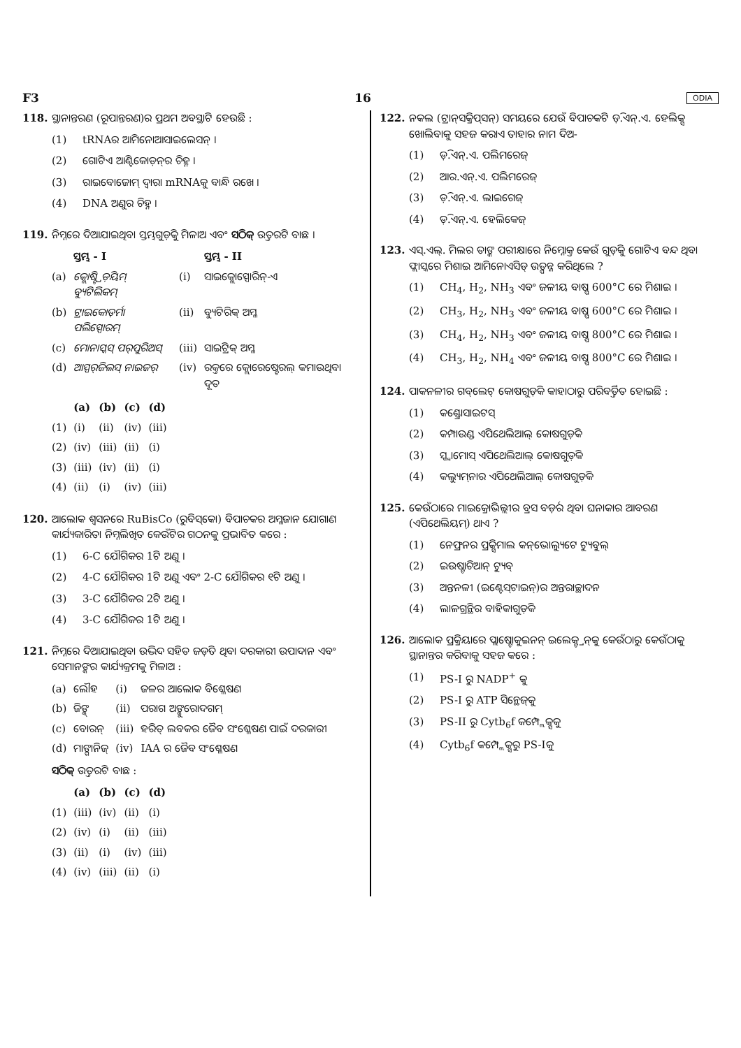F3 16 ODIA
118. ସ୍ଥାନାନ୍ତରଣ (ରୂପାନ୍ତରଣ)ର ପ୍ରଥମ ଅବସ୍ଥାଟି ହେଉଛି :
(1) tRNAର ଆମିନୋଆସାଇଲେସନ୍ ।
(2) ଗୋଟିଏ ଆଣ୍ଟିକୋଡ଼ନ୍‌ର ଚିହ୍ନ ।
(3) ରାଇବୋଜୋମ୍ ଦ୍ୱାରା mRNAକୁ ବାନ୍ଧି ରଖେ ।
(4) DNA ଅଣୁର ଚିହ୍ନ ।
119. ନିମ୍ନରେ ଦିଆଯାଇଥିବା ସ୍ତମ୍ଭଗୁଡ଼ିକୁ ମିଳାଅ ଏବଂ ସଠିକ୍ ଉତ୍ତରଟି ବାଛ ।
| | ସ୍ତମ୍ଭ - I | | ସ୍ତମ୍ଭ - II |
| --- | --- | --- | --- |
| (a) | କ୍ଲୋଷ୍ଟ୍ରିଡ଼ିୟମ୍ ବ୍ୟୁଟିଲିକମ୍ | (i) | ସାଇକ୍ଲୋସ୍ପୋରିନ୍-ଏ |
| (b) | ଟ୍ରାଇକୋଡ଼ର୍ମା ପଲିସ୍ପୋରମ୍ | (ii) | ବ୍ୟୁଟିରିକ୍ ଅମ୍ଳ |
| (c) | ମୋନାସ୍କସ୍ ପର୍‌ପୁରିଅସ୍ | (iii) | ସାଇଟ୍ରିକ୍ ଅମ୍ଳ |
| (d) | ଆସ୍ପର୍‌ଜିଲସ୍ ନାଇଜର୍ | (iv) | ରକ୍ତରେ କ୍ଲୋରେଷ୍ଟେରଲ୍ କମାଉଥିବା ଦୂତ |
| | (a) | (b) | (c) | (d) |
| --- | --- | --- | --- | --- |
| (1) | (i) | (ii) | (iv) | (iii) |
| (2) | (iv) | (iii) | (ii) | (i) |
| (3) | (iii) | (iv) | (ii) | (i) |
| (4) | (ii) | (i) | (iv) | (iii) |
120. ଆଲୋକ ଶ୍ୱସନରେ RuBisCo (ରୁବିସ୍‌କୋ) ବିପାଚକର ଅମ୍ଳଜାନ ଯୋଗାଣ କାର୍ଯ୍ୟକାରିତା ନିମ୍ନଲିଖିତ କେଉଁଟିର ଗଠନକୁ ପ୍ରଭାବିତ କରେ :
(1) 6-C ଯୌଗିକର 1ଟି ଅଣୁ ।
(2) 4-C ଯୌଗିକର 1ଟି ଅଣୁ ଏବଂ 2-C ଯୌଗିକର ୧ଟି ଅଣୁ ।
(3) 3-C ଯୌଗିକର 2ଟି ଅଣୁ ।
(4) 3-C ଯୌଗିକର 1ଟି ଅଣୁ ।
121. ନିମ୍ନରେ ଦିଆଯାଇଥିବା ଉଦ୍ଭିଦ ସହିତ ଜଡ଼ିତ ଥିବା ଦରକାରୀ ଉପାଦାନ ଏବଂ ସେମାନଙ୍କର କାର୍ଯ୍ୟକ୍ରମକୁ ମିଳାଅ :
| (a) | ଲୌହ | (i) | ଜଳର ଆଲୋକ ବିଶ୍ଳେଷଣ |
| (b) | ଜିଙ୍କ୍ | (ii) | ପରାଗ ଅଙ୍କୁରୋଦଗମ୍ |
| (c) | ବୋରନ୍ | (iii) | ହରିତ୍ ଲବକର ଜୈବ ସଂଶ୍ଳେଷଣ ପାଇଁ ଦରକାରୀ |
| (d) | ମାଙ୍ଗାନିଜ୍ | (iv) | IAA ର ଜୈବ ସଂଶ୍ଳେଷଣ |
ସଠିକ୍ ଉତ୍ତରଟି ବାଛ :
| | (a) | (b) | (c) | (d) |
| --- | --- | --- | --- | --- |
| (1) | (iii) | (iv) | (ii) | (i) |
| (2) | (iv) | (i) | (ii) | (iii) |
| (3) | (ii) | (i) | (iv) | (iii) |
| (4) | (iv) | (iii) | (ii) | (i) |
122. ନକଲ (ଟ୍ରାନ୍‌ସକ୍ରିପ୍‌ସନ୍) ସମୟରେ ଯେଉଁ ବିପାଚକଟି ଡ଼ି.ଏନ୍.ଏ. ହେଲିକ୍ସ ଖୋଲିବାକୁ ସହଜ କରାଏ ତାହାର ନାମ ଦିଅ-
(1) ଡ଼ି.ଏନ୍.ଏ. ପଲିମରେଜ୍
(2) ଆର.ଏନ୍.ଏ. ପଲିମରେଜ୍
(3) ଡ଼ି.ଏନ୍.ଏ. ଲାଇଗେଜ୍
(4) ଡ଼ି.ଏନ୍.ଏ. ହେଲିକେଜ୍
123. ଏସ୍.ଏଲ୍. ମିଲର ତାଙ୍କ ପରୀକ୍ଷାରେ ନିମ୍ନୋକ୍ତ କେଉଁ ଗୁଡ଼ିକୁ ଗୋଟିଏ ବନ୍ଦ ଥିବା ଫ୍ଲାସ୍କରେ ମିଶାଇ ଆମିନୋଏସିଡ୍ ଉତ୍ପନ୍ନ କରିଥିଲେ ?
(1) CH<sub>4</sub>, H<sub>2</sub>, NH<sub>3</sub> ଏବଂ ଜଳୀୟ ବାଷ୍ପ 600°C ରେ ମିଶାଇ ।
(2) CH<sub>3</sub>, H<sub>2</sub>, NH<sub>3</sub> ଏବଂ ଜଳୀୟ ବାଷ୍ପ 600°C ରେ ମିଶାଇ ।
(3) CH<sub>4</sub>, H<sub>2</sub>, NH<sub>3</sub> ଏବଂ ଜଳୀୟ ବାଷ୍ପ 800°C ରେ ମିଶାଇ ।
(4) CH<sub>3</sub>, H<sub>2</sub>, NH<sub>4</sub> ଏବଂ ଜଳୀୟ ବାଷ୍ପ 800°C ରେ ମିଶାଇ ।
124. ପାକନଳୀର ଗବ୍‌ଲେଟ୍ କୋଷଗୁଡ଼ିକ କାହାଠାରୁ ପରିବର୍ତ୍ତିତ ହୋଇଛି :
(1) କଣ୍ଡ୍ରୋସାଇଟସ୍
(2) କମ୍ପାଉଣ୍ଡ ଏପିଥେଲିଆଲ୍ କୋଷଗୁଡ଼ିକ
(3) ସ୍କ୍ୱାମୋସ୍ ଏପିଥେଲିଆଲ୍ କୋଷଗୁଡ଼ିକ
(4) କଲ୍ୟୁମ୍‌ନାର ଏପିଥେଲିଆଲ୍ କୋଷଗୁଡ଼ିକ
125. କେଉଁଠାରେ ମାଇକ୍ରୋଭିଲ୍ଲୀର ବ୍ରସ ବର୍ଡ଼ର ଥିବା ଘନାକାର ଆବରଣ (ଏପିଥେଲିୟମ୍) ଥାଏ ?
(1) ନେଫ୍ରନର ପ୍ରକ୍ସିମାଲ କନ୍‌ଭୋଲ୍ୟୁଟେ ଟ୍ୟୁବୁଲ୍
(2) ଇଉଷ୍ଟାଚିଆନ୍ ଟ୍ୟୁବ୍
(3) ଅନ୍ତନଳୀ (ଇଣ୍ଟେସ୍‌ଟାଇନ୍)ର ଅନ୍ତରାଚ୍ଛାଦନ
(4) ଲାଳଗ୍ରନ୍ଥିର ବାହିକାଗୁଡ଼ିକ
126. ଆଲୋକ ପ୍ରକ୍ରିୟାରେ ପ୍ଲାଷ୍ଟୋକୁଇନନ୍ ଇଲେକ୍ଟ୍ରନ୍‌କୁ କେଉଁଠାରୁ କେଉଁଠାକୁ ସ୍ଥାନାନ୍ତର କରିବାକୁ ସହଜ କରେ :
(1) PS-I ରୁ NADP<sup>+</sup> କୁ
(2) PS-I ରୁ ATP ସିନ୍ଥେଜ୍‌କୁ
(3) PS-II ରୁ Cytb<sub>6</sub>f କମ୍ପ୍ଲେକ୍ସକୁ
(4) Cytb<sub>6</sub>f କମ୍ପ୍ଲେକ୍ସରୁ PS-Iକୁ